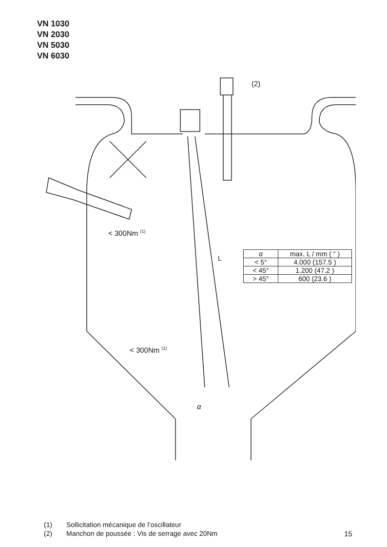VN 1030
VN 2030
VN 5030
VN 6030
(2)
< 300Nm <sup>(1)</sup>
L
< 300Nm <sup>(1)</sup>
α
| α | max. L / mm ( ” ) |
| --- | --- |
| < 5° | 4.000 (157.5 ) |
| < 45° | 1.200 (47.2 ) |
| > 45° | 600 (23.6 ) |
(1) Sollicitation mécanique de l’oscillateur
(2) Manchon de poussée : Vis de serrage avec 20Nm
15